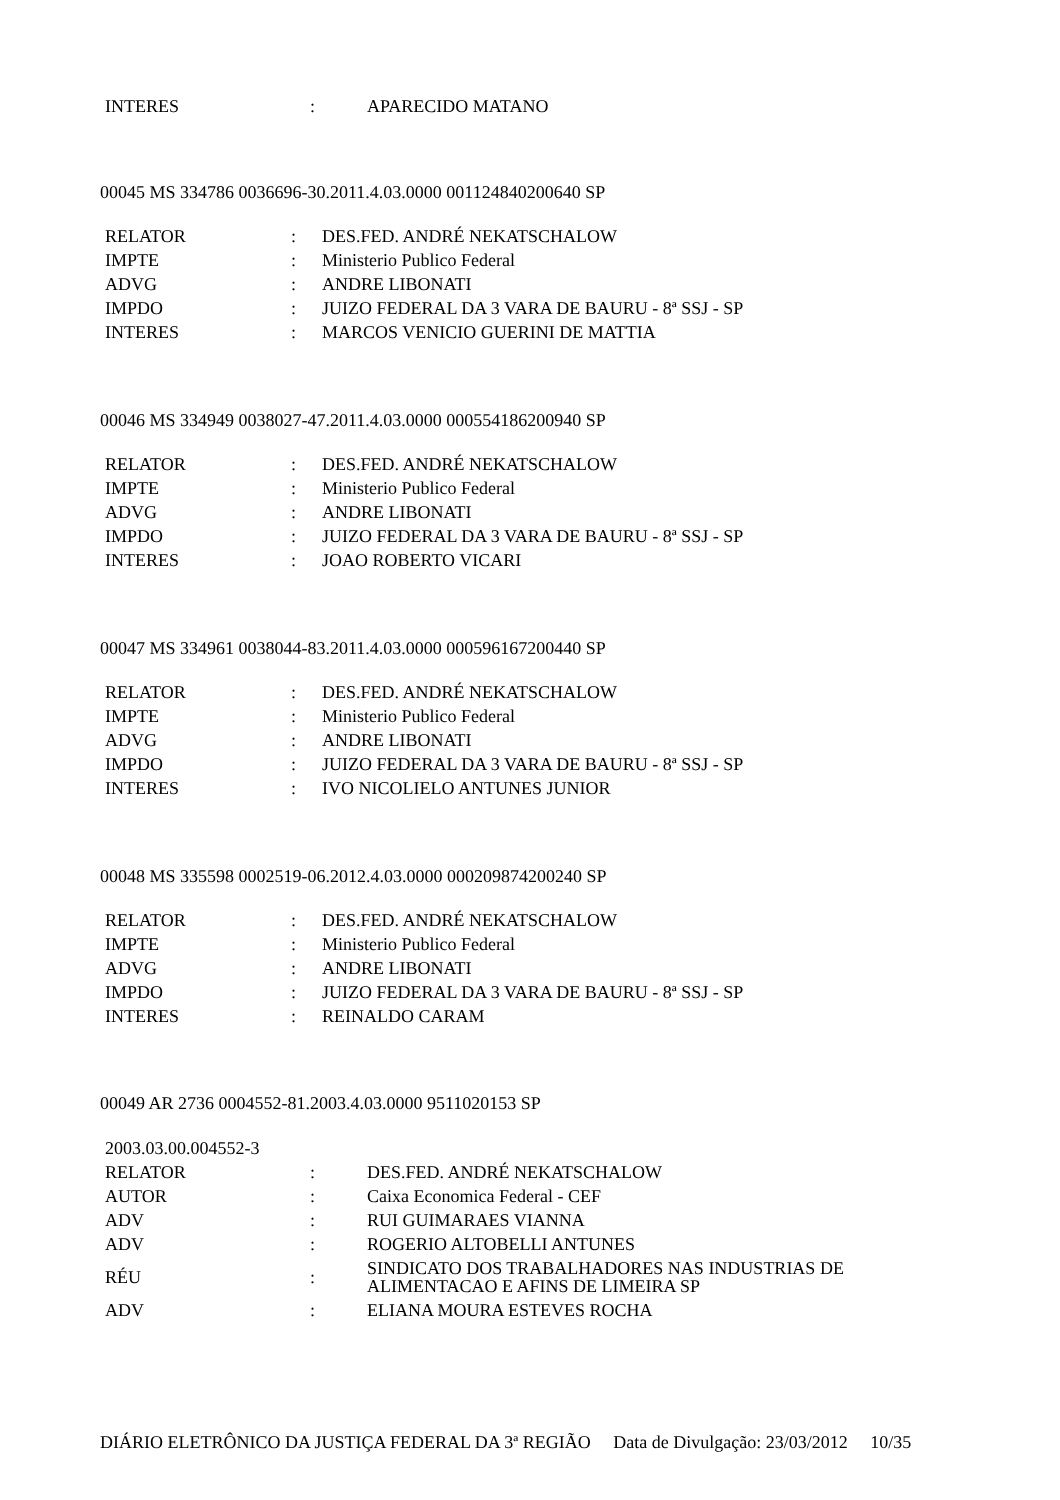| INTERES | : | APARECIDO MATANO |
00045 MS 334786 0036696-30.2011.4.03.0000 001124840200640 SP
| RELATOR | : | DES.FED. ANDRÉ NEKATSCHALOW |
| IMPTE | : | Ministerio Publico Federal |
| ADVG | : | ANDRE LIBONATI |
| IMPDO | : | JUIZO FEDERAL DA 3 VARA DE BAURU - 8ª SSJ - SP |
| INTERES | : | MARCOS VENICIO GUERINI DE MATTIA |
00046 MS 334949 0038027-47.2011.4.03.0000 000554186200940 SP
| RELATOR | : | DES.FED. ANDRÉ NEKATSCHALOW |
| IMPTE | : | Ministerio Publico Federal |
| ADVG | : | ANDRE LIBONATI |
| IMPDO | : | JUIZO FEDERAL DA 3 VARA DE BAURU - 8ª SSJ - SP |
| INTERES | : | JOAO ROBERTO VICARI |
00047 MS 334961 0038044-83.2011.4.03.0000 000596167200440 SP
| RELATOR | : | DES.FED. ANDRÉ NEKATSCHALOW |
| IMPTE | : | Ministerio Publico Federal |
| ADVG | : | ANDRE LIBONATI |
| IMPDO | : | JUIZO FEDERAL DA 3 VARA DE BAURU - 8ª SSJ - SP |
| INTERES | : | IVO NICOLIELO ANTUNES JUNIOR |
00048 MS 335598 0002519-06.2012.4.03.0000 000209874200240 SP
| RELATOR | : | DES.FED. ANDRÉ NEKATSCHALOW |
| IMPTE | : | Ministerio Publico Federal |
| ADVG | : | ANDRE LIBONATI |
| IMPDO | : | JUIZO FEDERAL DA 3 VARA DE BAURU - 8ª SSJ - SP |
| INTERES | : | REINALDO CARAM |
00049 AR 2736 0004552-81.2003.4.03.0000 9511020153 SP
| 2003.03.00.004552-3 | | |
| RELATOR | : | DES.FED. ANDRÉ NEKATSCHALOW |
| AUTOR | : | Caixa Economica Federal - CEF |
| ADV | : | RUI GUIMARAES VIANNA |
| ADV | : | ROGERIO ALTOBELLI ANTUNES |
| RÉU | : | SINDICATO DOS TRABALHADORES NAS INDUSTRIAS DE ALIMENTACAO E AFINS DE LIMEIRA SP |
| ADV | : | ELIANA MOURA ESTEVES ROCHA |
DIÁRIO ELETRÔNICO DA JUSTIÇA FEDERAL DA 3ª REGIÃO Data de Divulgação: 23/03/2012 10/35